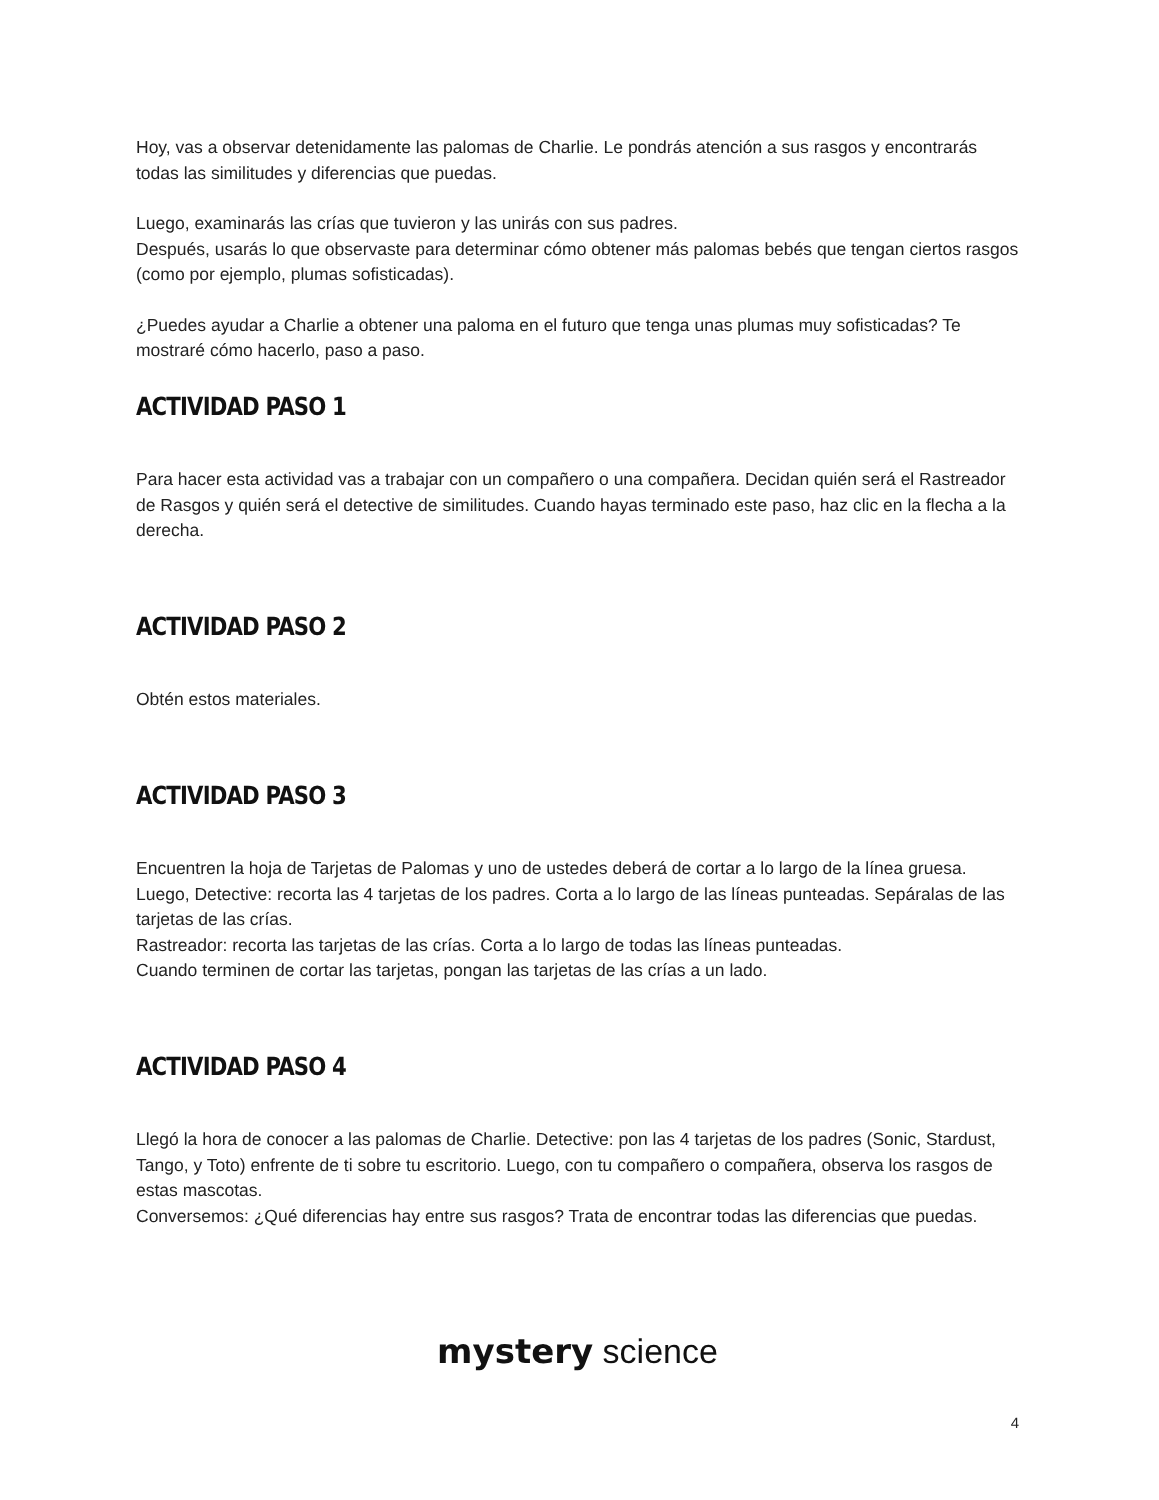Hoy, vas a observar detenidamente las palomas de Charlie. Le pondrás atención a sus rasgos y encontrarás todas las similitudes y diferencias que puedas.
Luego, examinarás las crías que tuvieron y las unirás con sus padres.
Después, usarás lo que observaste para determinar cómo obtener más palomas bebés que tengan ciertos rasgos (como por ejemplo, plumas sofisticadas).
¿Puedes ayudar a Charlie a obtener una paloma en el futuro que tenga unas plumas muy sofisticadas? Te mostraré cómo hacerlo, paso a paso.
ACTIVIDAD PASO 1
Para hacer esta actividad vas a trabajar con un compañero o una compañera. Decidan quién será el Rastreador de Rasgos y quién será el detective de similitudes. Cuando hayas terminado este paso, haz clic en la flecha a la derecha.
ACTIVIDAD PASO 2
Obtén estos materiales.
ACTIVIDAD PASO 3
Encuentren la hoja de Tarjetas de Palomas y uno de ustedes deberá de cortar a lo largo de la línea gruesa.
Luego, Detective: recorta las 4 tarjetas de los padres. Corta a lo largo de las líneas punteadas. Sepáralas de las tarjetas de las crías.
Rastreador: recorta las tarjetas de las crías. Corta a lo largo de todas las líneas punteadas.
Cuando terminen de cortar las tarjetas, pongan las tarjetas de las crías a un lado.
ACTIVIDAD PASO 4
Llegó la hora de conocer a las palomas de Charlie. Detective: pon las 4 tarjetas de los padres (Sonic, Stardust, Tango, y Toto) enfrente de ti sobre tu escritorio. Luego, con tu compañero o compañera, observa los rasgos de estas mascotas.
Conversemos: ¿Qué diferencias hay entre sus rasgos? Trata de encontrar todas las diferencias que puedas.
mystery science
4